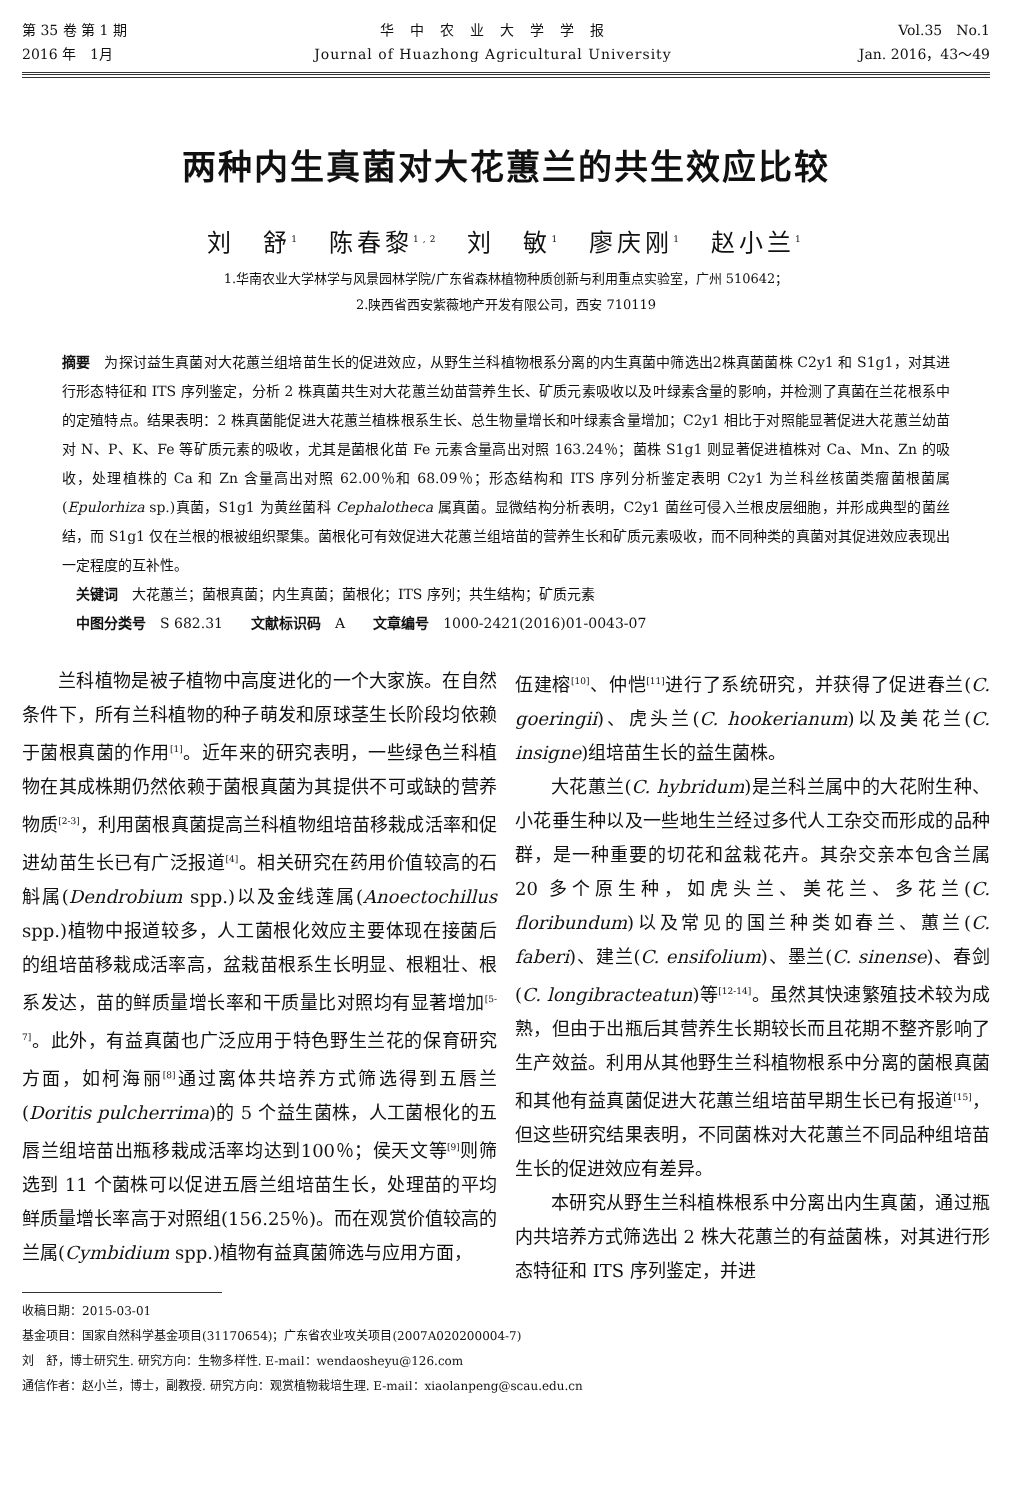第 35 卷 第 1 期
2016 年　1月
华　中　农　业　大　学　学　报
Journal of Huazhong Agricultural University
Vol.35　No.1
Jan. 2016，43～49
两种内生真菌对大花蕙兰的共生效应比较
刘　舒<sup>1</sup>　陈春黎<sup>1,2</sup>　刘　敏<sup>1</sup>　廖庆刚<sup>1</sup>　赵小兰<sup>1</sup>
1.华南农业大学林学与风景园林学院/广东省森林植物种质创新与利用重点实验室，广州 510642；
2.陕西省西安紫薇地产开发有限公司，西安 710119
摘要　为探讨益生真菌对大花蕙兰组培苗生长的促进效应，从野生兰科植物根系分离的内生真菌中筛选出2株真菌菌株 C2y1 和 S1g1，对其进行形态特征和 ITS 序列鉴定，分析 2 株真菌共生对大花蕙兰幼苗营养生长、矿质元素吸收以及叶绿素含量的影响，并检测了真菌在兰花根系中的定殖特点。结果表明：2 株真菌能促进大花蕙兰植株根系生长、总生物量增长和叶绿素含量增加；C2y1 相比于对照能显著促进大花蕙兰幼苗对 N、P、K、Fe 等矿质元素的吸收，尤其是菌根化苗 Fe 元素含量高出对照 163.24％；菌株 S1g1 则显著促进植株对 Ca、Mn、Zn 的吸收，处理植株的 Ca 和 Zn 含量高出对照 62.00％和 68.09％；形态结构和 ITS 序列分析鉴定表明 C2y1 为兰科丝核菌类瘤菌根菌属(Epulorhiza sp.)真菌，S1g1 为黄丝菌科 Cephalotheca 属真菌。显微结构分析表明，C2y1 菌丝可侵入兰根皮层细胞，并形成典型的菌丝结，而 S1g1 仅在兰根的根被组织聚集。菌根化可有效促进大花蕙兰组培苗的营养生长和矿质元素吸收，而不同种类的真菌对其促进效应表现出一定程度的互补性。
　关键词　大花蕙兰；菌根真菌；内生真菌；菌根化；ITS 序列；共生结构；矿质元素
　中图分类号　S 682.31　　文献标识码　A　　文章编号　1000-2421(2016)01-0043-07
兰科植物是被子植物中高度进化的一个大家族。在自然条件下，所有兰科植物的种子萌发和原球茎生长阶段均依赖于菌根真菌的作用<sup>[1]</sup>。近年来的研究表明，一些绿色兰科植物在其成株期仍然依赖于菌根真菌为其提供不可或缺的营养物质<sup>[2-3]</sup>，利用菌根真菌提高兰科植物组培苗移栽成活率和促进幼苗生长已有广泛报道<sup>[4]</sup>。相关研究在药用价值较高的石斛属(Dendrobium spp.)以及金线莲属(Anoectochillus spp.)植物中报道较多，人工菌根化效应主要体现在接菌后的组培苗移栽成活率高，盆栽苗根系生长明显、根粗壮、根系发达，苗的鲜质量增长率和干质量比对照均有显著增加<sup>[5-7]</sup>。此外，有益真菌也广泛应用于特色野生兰花的保育研究方面，如柯海丽<sup>[8]</sup>通过离体共培养方式筛选得到五唇兰(Doritis pulcherrima)的 5 个益生菌株，人工菌根化的五唇兰组培苗出瓶移栽成活率均达到100％；侯天文等<sup>[9]</sup>则筛选到 11 个菌株可以促进五唇兰组培苗生长，处理苗的平均鲜质量增长率高于对照组(156.25％)。而在观赏价值较高的兰属(Cymbidium spp.)植物有益真菌筛选与应用方面，
伍建榕<sup>[10]</sup>、仲恺<sup>[11]</sup>进行了系统研究，并获得了促进春兰(C. goeringii)、虎头兰(C. hookerianum)以及美花兰(C. insigne)组培苗生长的益生菌株。
大花蕙兰(C. hybridum)是兰科兰属中的大花附生种、小花垂生种以及一些地生兰经过多代人工杂交而形成的品种群，是一种重要的切花和盆栽花卉。其杂交亲本包含兰属 20 多个原生种，如虎头兰、美花兰、多花兰(C. floribundum)以及常见的国兰种类如春兰、蕙兰(C. faberi)、建兰(C. ensifolium)、墨兰(C. sinense)、春剑(C. longibracteatun)等<sup>[12-14]</sup>。虽然其快速繁殖技术较为成熟，但由于出瓶后其营养生长期较长而且花期不整齐影响了生产效益。利用从其他野生兰科植物根系中分离的菌根真菌和其他有益真菌促进大花蕙兰组培苗早期生长已有报道<sup>[15]</sup>，但这些研究结果表明，不同菌株对大花蕙兰不同品种组培苗生长的促进效应有差异。
本研究从野生兰科植株根系中分离出内生真菌，通过瓶内共培养方式筛选出 2 株大花蕙兰的有益菌株，对其进行形态特征和 ITS 序列鉴定，并进
收稿日期：2015-03-01
基金项目：国家自然科学基金项目(31170654)；广东省农业攻关项目(2007A020200004-7)
刘　舒，博士研究生. 研究方向：生物多样性. E-mail：wendaosheyu@126.com
通信作者：赵小兰，博士，副教授. 研究方向：观赏植物栽培生理. E-mail：xiaolanpeng@scau.edu.cn